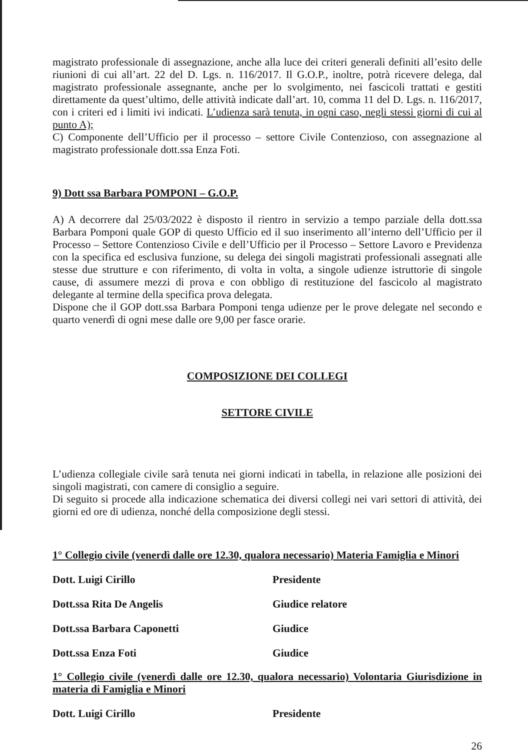magistrato professionale di assegnazione, anche alla luce dei criteri generali definiti all’esito delle riunioni di cui all’art. 22 del D. Lgs. n. 116/2017. Il G.O.P., inoltre, potrà ricevere delega, dal magistrato professionale assegnante, anche per lo svolgimento, nei fascicoli trattati e gestiti direttamente da quest’ultimo, delle attività indicate dall’art. 10, comma 11 del D. Lgs. n. 116/2017, con i criteri ed i limiti ivi indicati. L’udienza sarà tenuta, in ogni caso, negli stessi giorni di cui al punto A);
C) Componente dell’Ufficio per il processo – settore Civile Contenzioso, con assegnazione al magistrato professionale dott.ssa Enza Foti.
9) Dott ssa Barbara POMPONI – G.O.P.
A) A decorrere dal 25/03/2022 è disposto il rientro in servizio a tempo parziale della dott.ssa Barbara Pomponi quale GOP di questo Ufficio ed il suo inserimento all’interno dell’Ufficio per il Processo – Settore Contenzioso Civile e dell’Ufficio per il Processo – Settore Lavoro e Previdenza con la specifica ed esclusiva funzione, su delega dei singoli magistrati professionali assegnati alle stesse due strutture e con riferimento, di volta in volta, a singole udienze istruttorie di singole cause, di assumere mezzi di prova e con obbligo di restituzione del fascicolo al magistrato delegante al termine della specifica prova delegata.
Dispone che il GOP dott.ssa Barbara Pomponi tenga udienze per le prove delegate nel secondo e quarto venerdì di ogni mese dalle ore 9,00 per fasce orarie.
COMPOSIZIONE DEI COLLEGI
SETTORE CIVILE
L’udienza collegiale civile sarà tenuta nei giorni indicati in tabella, in relazione alle posizioni dei singoli magistrati, con camere di consiglio a seguire.
Di seguito si procede alla indicazione schematica dei diversi collegi nei vari settori di attività, dei giorni ed ore di udienza, nonché della composizione degli stessi.
1° Collegio civile (venerdì dalle ore 12.30, qualora necessario) Materia Famiglia e Minori
Dott. Luigi Cirillo Presidente
Dott.ssa Rita De Angelis Giudice relatore
Dott.ssa Barbara Caponetti Giudice
Dott.ssa Enza Foti Giudice
1° Collegio civile (venerdì dalle ore 12.30, qualora necessario) Volontaria Giurisdizione in materia di Famiglia e Minori
Dott. Luigi Cirillo Presidente
26